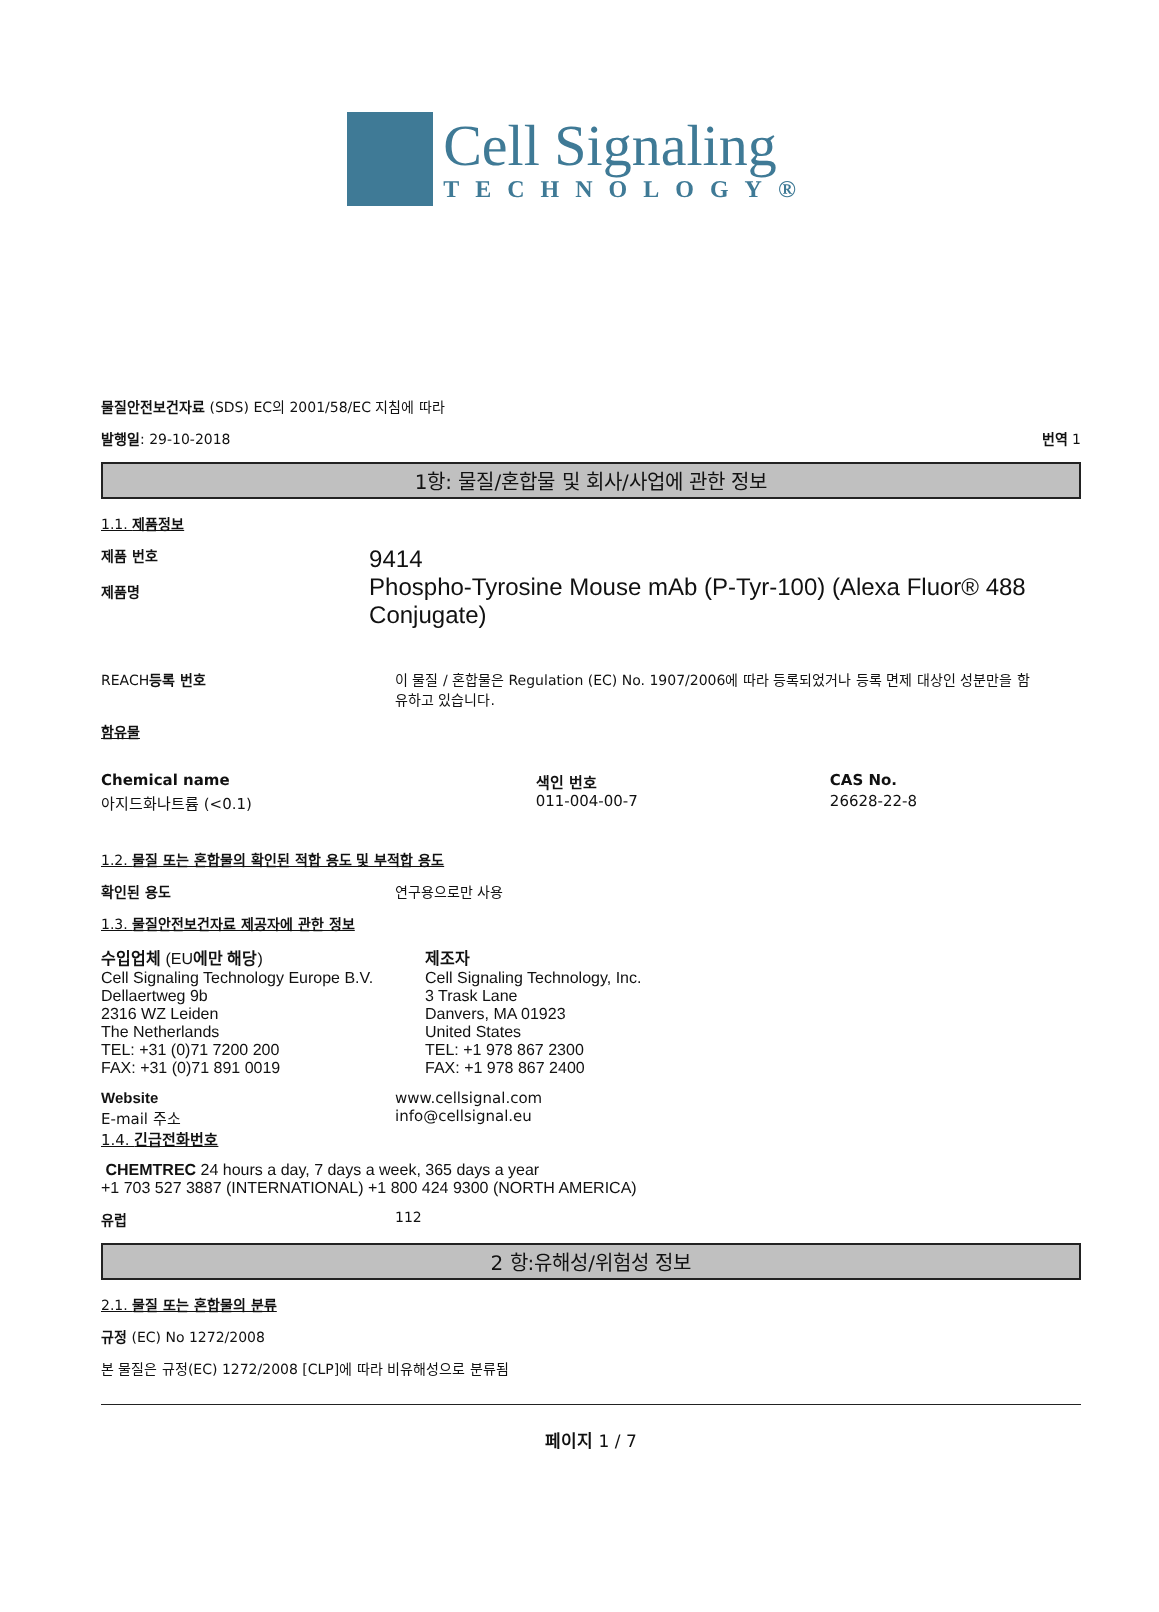Cell Signaling
TECHNOLOGY®
물질안전보건자료 (SDS) EC의 2001/58/EC 지침에 따라
발행일: 29-10-2018 번역 1
1항: 물질/혼합물 및 회사/사업에 관한 정보
1.1. 제품정보
제품 번호
제품명
9414
Phospho-Tyrosine Mouse mAb (P-Tyr-100) (Alexa Fluor® 488 Conjugate)
REACH등록 번호 이 물질 / 혼합물은 Regulation (EC) No. 1907/2006에 따라 등록되었거나 등록 면제 대상인 성분만을 함유하고 있습니다.
함유물
| Chemical name | 색인 번호 | CAS No. |
| --- | --- | --- |
| 아지드화나트륨 (<0.1) | 011-004-00-7 | 26628-22-8 |
1.2. 물질 또는 혼합물의 확인된 적합 용도 및 부적합 용도
확인된 용도 연구용으로만 사용
1.3. 물질안전보건자료 제공자에 관한 정보
수입업체 (EU에만 해당)
Cell Signaling Technology Europe B.V.
Dellaertweg 9b
2316 WZ Leiden
The Netherlands
TEL: +31 (0)71 7200 200
FAX: +31 (0)71 891 0019
제조자
Cell Signaling Technology, Inc.
3 Trask Lane
Danvers, MA 01923
United States
TEL: +1 978 867 2300
FAX: +1 978 867 2400
Website
E-mail 주소
1.4. 긴급전화번호
www.cellsignal.com
info@cellsignal.eu
CHEMTREC 24 hours a day, 7 days a week, 365 days a year
+1 703 527 3887 (INTERNATIONAL) +1 800 424 9300 (NORTH AMERICA)
유럽 112
2 항:유해성/위험성 정보
2.1. 물질 또는 혼합물의 분류
규정 (EC) No 1272/2008
본 물질은 규정(EC) 1272/2008 [CLP]에 따라 비유해성으로 분류됨
페이지 1 / 7